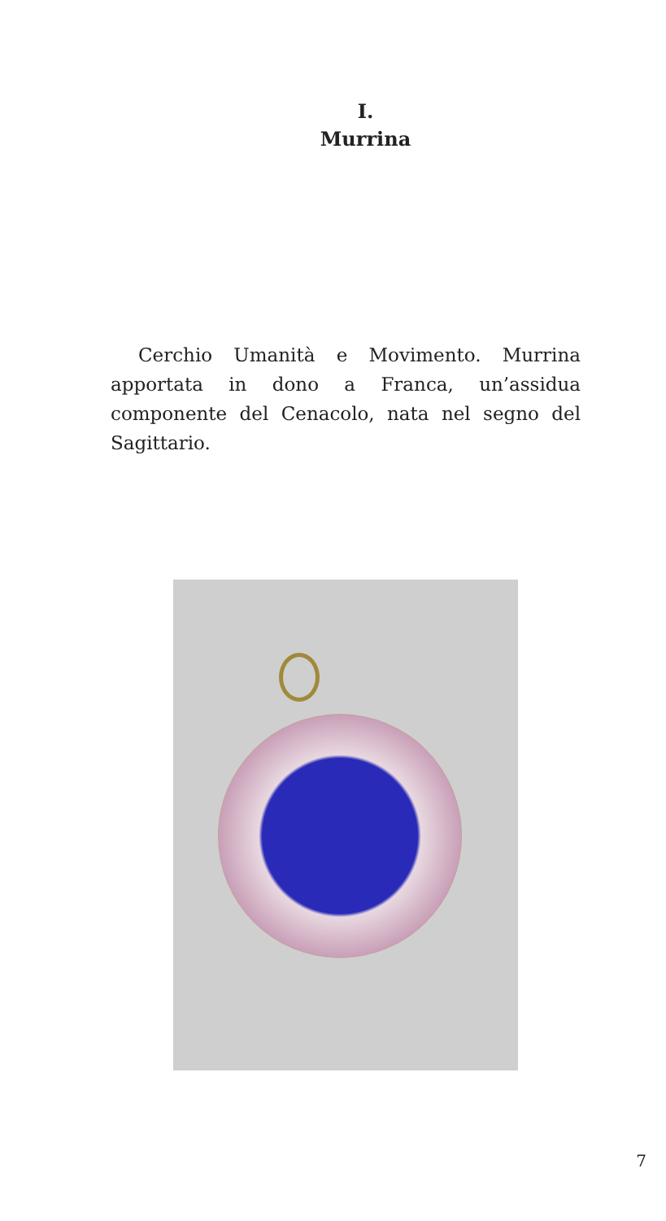I.
Murrina
Cerchio Umanità e Movimento. Murrina apportata in dono a Franca, un’assidua componente del Cenacolo, nata nel segno del Sagittario.
7